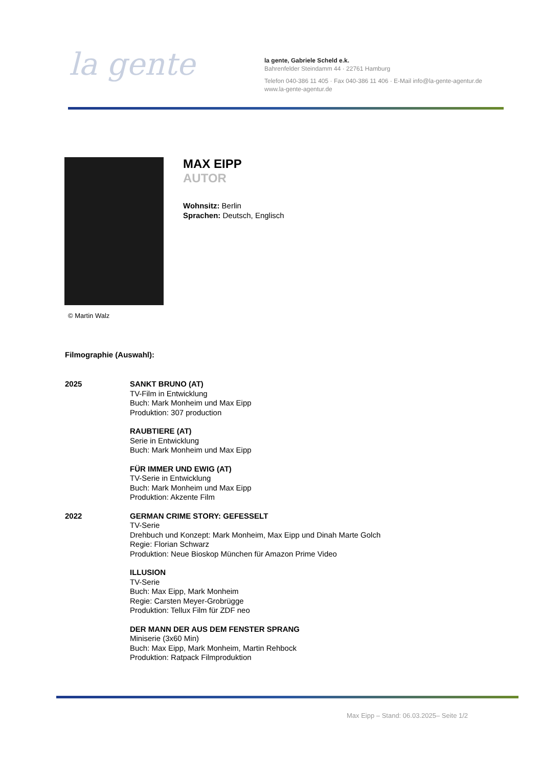la gente
la gente, Gabriele Scheld e.k.
Bahrenfelder Steindamm 44 · 22761 Hamburg
Telefon 040-386 11 405 · Fax 040-386 11 406 · E-Mail info@la-gente-agentur.de
www.la-gente-agentur.de
© Martin Walz
MAX EIPP
AUTOR
Wohnsitz: Berlin
Sprachen: Deutsch, Englisch
Filmographie (Auswahl):
2025 SANKT BRUNO (AT)
TV-Film in Entwicklung
Buch: Mark Monheim und Max Eipp
Produktion: 307 production
RAUBTIERE (AT)
Serie in Entwicklung
Buch: Mark Monheim und Max Eipp
FÜR IMMER UND EWIG (AT)
TV-Serie in Entwicklung
Buch: Mark Monheim und Max Eipp
Produktion: Akzente Film
2022 GERMAN CRIME STORY: GEFESSELT
TV-Serie
Drehbuch und Konzept: Mark Monheim, Max Eipp und Dinah Marte Golch
Regie: Florian Schwarz
Produktion: Neue Bioskop München für Amazon Prime Video
ILLUSION
TV-Serie
Buch: Max Eipp, Mark Monheim
Regie: Carsten Meyer-Grobrügge
Produktion: Tellux Film für ZDF neo
DER MANN DER AUS DEM FENSTER SPRANG
Miniserie (3x60 Min)
Buch: Max Eipp, Mark Monheim, Martin Rehbock
Produktion: Ratpack Filmproduktion
Max Eipp – Stand: 06.03.2025– Seite 1/2